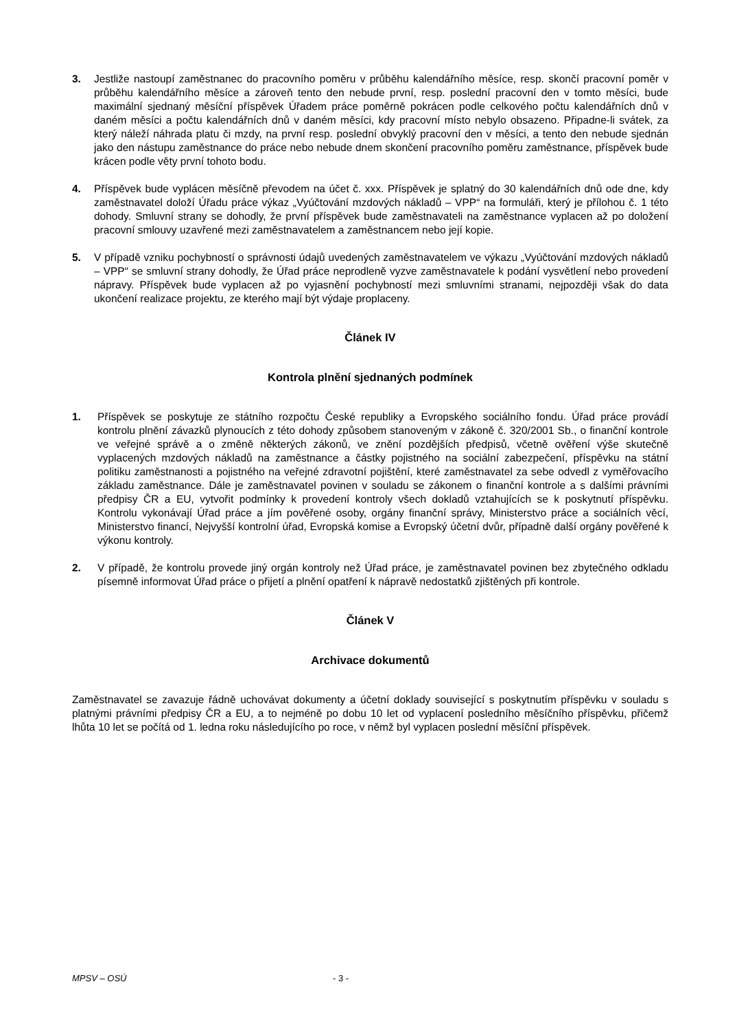3. Jestliže nastoupí zaměstnanec do pracovního poměru v průběhu kalendářního měsíce, resp. skončí pracovní poměr v průběhu kalendářního měsíce a zároveň tento den nebude první, resp. poslední pracovní den v tomto měsíci, bude maximální sjednaný měsíční příspěvek Úřadem práce poměrně pokrácen podle celkového počtu kalendářních dnů v daném měsíci a počtu kalendářních dnů v daném měsíci, kdy pracovní místo nebylo obsazeno. Připadne-li svátek, za který náleží náhrada platu či mzdy, na první resp. poslední obvyklý pracovní den v měsíci, a tento den nebude sjednán jako den nástupu zaměstnance do práce nebo nebude dnem skončení pracovního poměru zaměstnance, příspěvek bude krácen podle věty první tohoto bodu.
4. Příspěvek bude vyplácen měsíčně převodem na účet č. xxx. Příspěvek je splatný do 30 kalendářních dnů ode dne, kdy zaměstnavatel doloží Úřadu práce výkaz „Vyúčtování mzdových nákladů – VPP“ na formuláři, který je přílohou č. 1 této dohody. Smluvní strany se dohodly, že první příspěvek bude zaměstnavateli na zaměstnance vyplacen až po doložení pracovní smlouvy uzavřené mezi zaměstnavatelem a zaměstnancem nebo její kopie.
5. V případě vzniku pochybností o správnosti údajů uvedených zaměstnavatelem ve výkazu „Vyúčtování mzdových nákladů – VPP“ se smluvní strany dohodly, že Úřad práce neprodleně vyzve zaměstnavatele k podání vysvětlení nebo provedení nápravy. Příspěvek bude vyplacen až po vyjasnění pochybností mezi smluvními stranami, nejpozději však do data ukončení realizace projektu, ze kterého mají být výdaje proplaceny.
Článek IV
Kontrola plnění sjednaných podmínek
1. Příspěvek se poskytuje ze státního rozpočtu České republiky a Evropského sociálního fondu. Úřad práce provádí kontrolu plnění závazků plynoucích z této dohody způsobem stanoveným v zákoně č. 320/2001 Sb., o finanční kontrole ve veřejné správě a o změně některých zákonů, ve znění pozdějších předpisů, včetně ověření výše skutečně vyplacených mzdových nákladů na zaměstnance a částky pojistného na sociální zabezpečení, příspěvku na státní politiku zaměstnanosti a pojistného na veřejné zdravotní pojištění, které zaměstnavatel za sebe odvedl z vyměřovacího základu zaměstnance. Dále je zaměstnavatel povinen v souladu se zákonem o finanční kontrole a s dalšími právními předpisy ČR a EU, vytvořit podmínky k provedení kontroly všech dokladů vztahujících se k poskytnutí příspěvku. Kontrolu vykonávají Úřad práce a jím pověřené osoby, orgány finanční správy, Ministerstvo práce a sociálních věcí, Ministerstvo financí, Nejvyšší kontrolní úřad, Evropská komise a Evropský účetní dvůr, případně další orgány pověřené k výkonu kontroly.
2. V případě, že kontrolu provede jiný orgán kontroly než Úřad práce, je zaměstnavatel povinen bez zbytečného odkladu písemně informovat Úřad práce o přijetí a plnění opatření k nápravě nedostatků zjištěných při kontrole.
Článek V
Archivace dokumentů
Zaměstnavatel se zavazuje řádně uchovávat dokumenty a účetní doklady související s poskytnutím příspěvku v souladu s platnými právními předpisy ČR a EU, a to nejméně po dobu 10 let od vyplacení posledního měsíčního příspěvku, přičemž lhůta 10 let se počítá od 1. ledna roku následujícího po roce, v němž byl vyplacen poslední měsíční příspěvek.
MPSV – OSÚ - 3 -